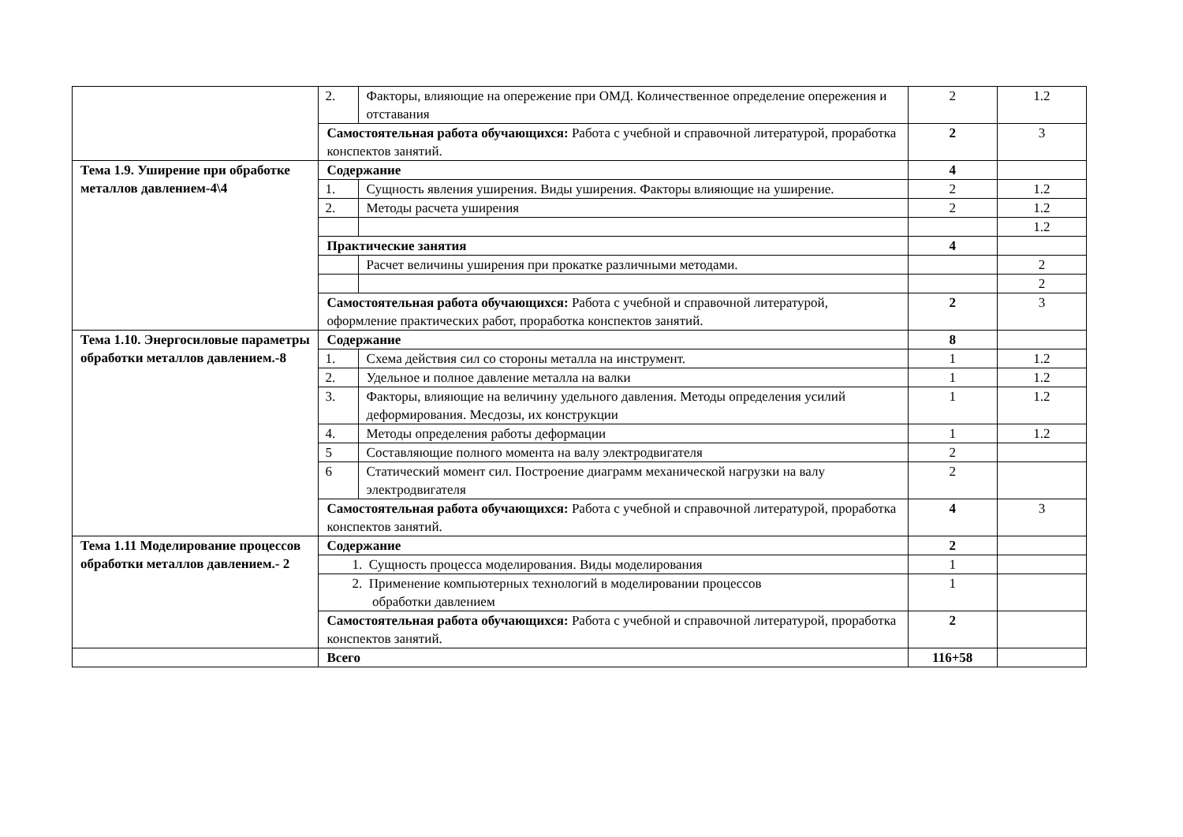| | 2. | Факторы, влияющие на опережение при ОМД. Количественное определение опережения и отставания | 2 | 1.2 |
| | Самостоятельная работа обучающихся: Работа с учебной и справочной литературой, проработка конспектов занятий. | | 2 | 3 |
| Тема 1.9. Уширение при обработке металлов давлением-4\4 | Содержание | | 4 | |
| | 1. | Сущность явления уширения. Виды уширения. Факторы влияющие на уширение. | 2 | 1.2 |
| | 2. | Методы расчета уширения | 2 | 1.2 |
| | | | | 1.2 |
| | Практические занятия | | 4 | |
| | | Расчет величины уширения при прокатке различными методами. | | 2 |
| | | | | 2 |
| | Самостоятельная работа обучающихся: Работа с учебной и справочной литературой, оформление практических работ, проработка конспектов занятий. | | 2 | 3 |
| Тема 1.10. Энергосиловые параметры обработки металлов давлением.-8 | Содержание | | 8 | |
| | 1. | Схема действия сил со стороны металла на инструмент. | 1 | 1.2 |
| | 2. | Удельное и полное давление металла на валки | 1 | 1.2 |
| | 3. | Факторы, влияющие на величину удельного давления. Методы определения усилий деформирования. Месдозы, их конструкции | 1 | 1.2 |
| | 4. | Методы определения работы деформации | 1 | 1.2 |
| | 5 | Составляющие полного момента на валу электродвигателя | 2 | |
| | 6 | Статический момент сил. Построение диаграмм механической нагрузки на валу электродвигателя | 2 | |
| | Самостоятельная работа обучающихся: Работа с учебной и справочной литературой, проработка конспектов занятий. | | 4 | 3 |
| Тема 1.11 Моделирование процессов обработки металлов давлением.- 2 | Содержание | | 2 | |
| | 1. Сущность процесса моделирования. Виды моделирования | | 1 | |
| | 2. Применение компьютерных технологий в моделировании процессов обработки давлением | | 1 | |
| | Самостоятельная работа обучающихся: Работа с учебной и справочной литературой, проработка конспектов занятий. | | 2 | |
| | Всего | | 116+58 | |